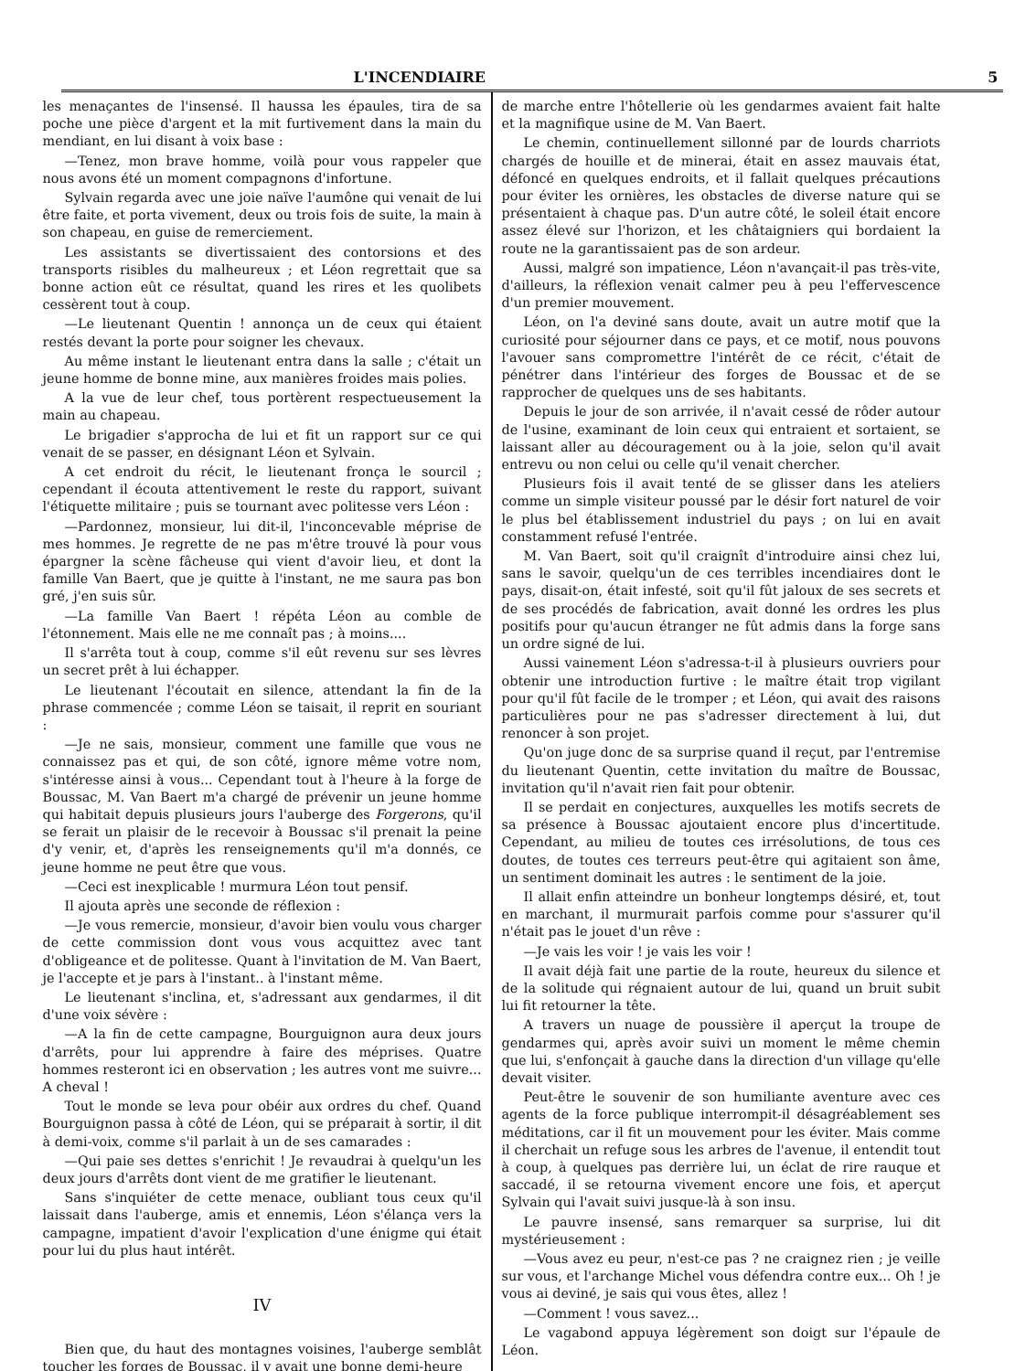L'INCENDIAIRE 5
les menaçantes de l'insensé. Il haussa les épaules, tira de sa poche une pièce d'argent et la mit furtivement dans la main du mendiant, en lui disant à voix base :
—Tenez, mon brave homme, voilà pour vous rappeler que nous avons été un moment compagnons d'infortune.
Sylvain regarda avec une joie naïve l'aumône qui venait de lui être faite, et porta vivement, deux ou trois fois de suite, la main à son chapeau, en guise de remerciement.
Les assistants se divertissaient des contorsions et des transports risibles du malheureux ; et Léon regrettait que sa bonne action eût ce résultat, quand les rires et les quolibets cessèrent tout à coup.
—Le lieutenant Quentin ! annonça un de ceux qui étaient restés devant la porte pour soigner les chevaux.
Au même instant le lieutenant entra dans la salle ; c'était un jeune homme de bonne mine, aux manières froides mais polies.
A la vue de leur chef, tous portèrent respectueusement la main au chapeau.
Le brigadier s'approcha de lui et fit un rapport sur ce qui venait de se passer, en désignant Léon et Sylvain.
A cet endroit du récit, le lieutenant fronça le sourcil ; cependant il écouta attentivement le reste du rapport, suivant l'étiquette militaire ; puis se tournant avec politesse vers Léon :
—Pardonnez, monsieur, lui dit-il, l'inconcevable méprise de mes hommes. Je regrette de ne pas m'être trouvé là pour vous épargner la scène fâcheuse qui vient d'avoir lieu, et dont la famille Van Baert, que je quitte à l'instant, ne me saura pas bon gré, j'en suis sûr.
—La famille Van Baert ! répéta Léon au comble de l'étonnement. Mais elle ne me connaît pas ; à moins....
Il s'arrêta tout à coup, comme s'il eût revenu sur ses lèvres un secret prêt à lui échapper.
Le lieutenant l'écoutait en silence, attendant la fin de la phrase commencée ; comme Léon se taisait, il reprit en souriant :
—Je ne sais, monsieur, comment une famille que vous ne connaissez pas et qui, de son côté, ignore même votre nom, s'intéresse ainsi à vous... Cependant tout à l'heure à la forge de Boussac, M. Van Baert m'a chargé de prévenir un jeune homme qui habitait depuis plusieurs jours l'auberge des Forgerons, qu'il se ferait un plaisir de le recevoir à Boussac s'il prenait la peine d'y venir, et, d'après les renseignements qu'il m'a donnés, ce jeune homme ne peut être que vous.
—Ceci est inexplicable ! murmura Léon tout pensif.
Il ajouta après une seconde de réflexion :
—Je vous remercie, monsieur, d'avoir bien voulu vous charger de cette commission dont vous vous acquittez avec tant d'obligeance et de politesse. Quant à l'invitation de M. Van Baert, je l'accepte et je pars à l'instant.. à l'instant même.
Le lieutenant s'inclina, et, s'adressant aux gendarmes, il dit d'une voix sévère :
—A la fin de cette campagne, Bourguignon aura deux jours d'arrêts, pour lui apprendre à faire des méprises. Quatre hommes resteront ici en observation ; les autres vont me suivre... A cheval !
Tout le monde se leva pour obéir aux ordres du chef. Quand Bourguignon passa à côté de Léon, qui se préparait à sortir, il dit à demi-voix, comme s'il parlait à un de ses camarades :
—Qui paie ses dettes s'enrichit ! Je revaudrai à quelqu'un les deux jours d'arrêts dont vient de me gratifier le lieutenant.
Sans s'inquiéter de cette menace, oubliant tous ceux qu'il laissait dans l'auberge, amis et ennemis, Léon s'élança vers la campagne, impatient d'avoir l'explication d'une énigme qui était pour lui du plus haut intérêt.
IV
Bien que, du haut des montagnes voisines, l'auberge semblât toucher les forges de Boussac, il y avait une bonne demi-heure
de marche entre l'hôtellerie où les gendarmes avaient fait halte et la magnifique usine de M. Van Baert.
Le chemin, continuellement sillonné par de lourds charriots chargés de houille et de minerai, était en assez mauvais état, défoncé en quelques endroits, et il fallait quelques précautions pour éviter les ornières, les obstacles de diverse nature qui se présentaient à chaque pas. D'un autre côté, le soleil était encore assez élevé sur l'horizon, et les châtaigniers qui bordaient la route ne la garantissaient pas de son ardeur.
Aussi, malgré son impatience, Léon n'avançait-il pas très-vite, d'ailleurs, la réflexion venait calmer peu à peu l'effervescence d'un premier mouvement.
Léon, on l'a deviné sans doute, avait un autre motif que la curiosité pour séjourner dans ce pays, et ce motif, nous pouvons l'avouer sans compromettre l'intérêt de ce récit, c'était de pénétrer dans l'intérieur des forges de Boussac et de se rapprocher de quelques uns de ses habitants.
Depuis le jour de son arrivée, il n'avait cessé de rôder autour de l'usine, examinant de loin ceux qui entraient et sortaient, se laissant aller au découragement ou à la joie, selon qu'il avait entrevu ou non celui ou celle qu'il venait chercher.
Plusieurs fois il avait tenté de se glisser dans les ateliers comme un simple visiteur poussé par le désir fort naturel de voir le plus bel établissement industriel du pays ; on lui en avait constamment refusé l'entrée.
M. Van Baert, soit qu'il craignît d'introduire ainsi chez lui, sans le savoir, quelqu'un de ces terribles incendiaires dont le pays, disait-on, était infesté, soit qu'il fût jaloux de ses secrets et de ses procédés de fabrication, avait donné les ordres les plus positifs pour qu'aucun étranger ne fût admis dans la forge sans un ordre signé de lui.
Aussi vainement Léon s'adressa-t-il à plusieurs ouvriers pour obtenir une introduction furtive : le maître était trop vigilant pour qu'il fût facile de le tromper ; et Léon, qui avait des raisons particulières pour ne pas s'adresser directement à lui, dut renoncer à son projet.
Qu'on juge donc de sa surprise quand il reçut, par l'entremise du lieutenant Quentin, cette invitation du maître de Boussac, invitation qu'il n'avait rien fait pour obtenir.
Il se perdait en conjectures, auxquelles les motifs secrets de sa présence à Boussac ajoutaient encore plus d'incertitude. Cependant, au milieu de toutes ces irrésolutions, de tous ces doutes, de toutes ces terreurs peut-être qui agitaient son âme, un sentiment dominait les autres : le sentiment de la joie.
Il allait enfin atteindre un bonheur longtemps désiré, et, tout en marchant, il murmurait parfois comme pour s'assurer qu'il n'était pas le jouet d'un rêve :
—Je vais les voir ! je vais les voir !
Il avait déjà fait une partie de la route, heureux du silence et de la solitude qui régnaient autour de lui, quand un bruit subit lui fit retourner la tête.
A travers un nuage de poussière il aperçut la troupe de gendarmes qui, après avoir suivi un moment le même chemin que lui, s'enfonçait à gauche dans la direction d'un village qu'elle devait visiter.
Peut-être le souvenir de son humiliante aventure avec ces agents de la force publique interrompit-il désagréablement ses méditations, car il fit un mouvement pour les éviter. Mais comme il cherchait un refuge sous les arbres de l'avenue, il entendit tout à coup, à quelques pas derrière lui, un éclat de rire rauque et saccadé, il se retourna vivement encore une fois, et aperçut Sylvain qui l'avait suivi jusque-là à son insu.
Le pauvre insensé, sans remarquer sa surprise, lui dit mystérieusement :
—Vous avez eu peur, n'est-ce pas ? ne craignez rien ; je veille sur vous, et l'archange Michel vous défendra contre eux... Oh ! je vous ai deviné, je sais qui vous êtes, allez !
—Comment ! vous savez...
Le vagabond appuya légèrement son doigt sur l'épaule de Léon.